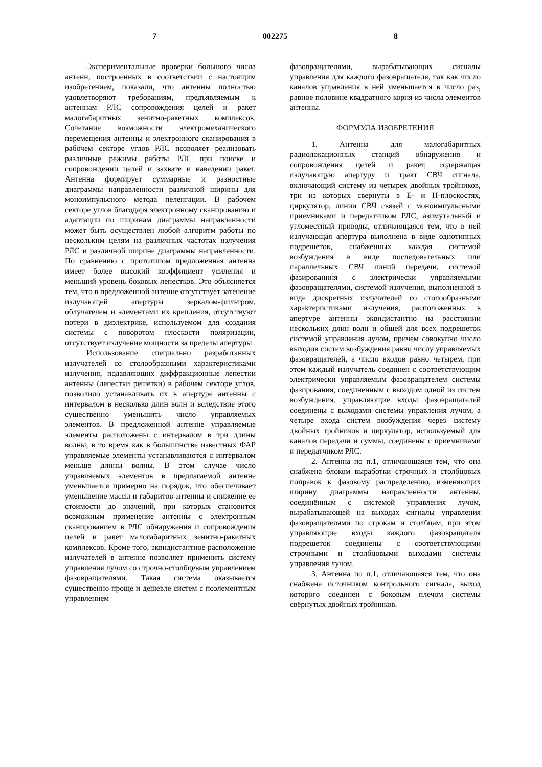7 002275 8
Экспериментальные проверки большого числа антенн, построенных в соответствии с настоящим изобретением, показали, что антенны полностью удовлетворяют требованиям, предъявляемым к антеннам РЛС сопровождения целей и ракет малогабаритных зенитно-ракетных комплексов. Сочетание возможности электромеханического перемещения антенны и электронного сканирования в рабочем секторе углов РЛС позволяет реализовать различные режимы работы РЛС при поиске и сопровождении целей и захвате и наведении ракет. Антенна формирует суммарные и разностные диаграммы направленности различной ширины для моноимпульсного метода пеленгации. В рабочем секторе углов благодаря электронному сканированию и адаптации по ширинам диаграммы направленности может быть осуществлен любой алгоритм работы по нескольким целям на различных частотах излучения РЛС и различной ширине диаграммы направленности. По сравнению с прототипом предложенная антенна имеет более высокий коэффициент усиления и меньший уровень боковых лепестков. Это объясняется тем, что в предложенной антенне отсутствует затенение излучающей апертуры зеркалом-фильтром, облучателем и элементами их крепления, отсутствуют потери в диэлектрике, используемом для создания системы с поворотом плоскости поляризации, отсутствует излучение мощности за пределы апертуры.
Использование специально разработанных излучателей со столообразными характеристиками излучения, подавляющих диффракционные лепестки антенны (лепестки решетки) в рабочем секторе углов, позволило устанавливать их в апертуре антенны с интервалом в несколько длин волн и вследствие этого существенно уменьшить число управляемых элементов. В предложенной антенне управляемые элементы расположены с интервалом в три длины волны, в то время как в большинстве известных ФАР управляемые элементы устанавливаются с интервалом меньше длины волны. В этом случае число управляемых элементов в предлагаемой антенне уменьшается примерно на порядок, что обеспечивает уменьшение массы и габаритов антенны и снижение ее стоимости до значений, при которых становится возможным применение антенны с электронным сканированием в РЛС обнаружения и сопровождения целей и ракет малогабаритных зенитно-ракетных комплексов. Кроме того, эквидистантное расположение излучателей в антенне позволяет применить систему управления лучом со строчно-столбцевым управлением фазовращателями. Такая система оказывается существенно проще и дешевле систем с поэлементным управлением
фазовращателями, вырабатывающих сигналы управления для каждого фазовращателя, так как число каналов управления в ней уменьшается в число раз, равное половине квадратного корня из числа элементов антенны.
ФОРМУЛА ИЗОБРЕТЕНИЯ
1. Антенна для малогабаритных радиолокационных станций обнаружения и сопровождения целей и ракет, содержащая излучающую апертуру и тракт СВЧ сигнала, включающий систему из четырех двойных тройников, три из которых свернуты в Е- и Н-плоскостях, циркулятор, линии СВЧ связей с моноимпульсными приемниками и передатчиком РЛС, азимутальный и угломестный приводы, отличающаяся тем, что в ней излучающая апертура выполнена в виде однотипных подрешеток, снабженных каждая системой возбуждения в виде последовательных или параллельных СВЧ линий передачи, системой фазированння с электрически управляемыми фазовращателями, системой излучения, выполненной в виде дискретных излучателей со столообразными характеристиками излучения, расположенных в апертуре антенны эквидистантно на расстоянии нескольких длин волн и общей для всех подрешеток системой управления лучом, причем совокупно число выходов систем возбуждения равно числу управляемых фазовращателей, а число входов равно четырем, при этом каждый излучатель соединен с соответствующим электрически управляемым фазовращателем системы фазирования, соединенным с выходом одной из систем возбуждения, управляющие входы фазовращателей соединены с выходами системы управления лучом, а четыре входа систем возбуждения через систему двойных тройников и циркулятор, используемый для каналов передачи и суммы, соединены с приемниками и передатчиком РЛС.
2. Антенна по п.1, отличающаяся тем, что она снабжена блоком выработки строчных и столбцовых поправок к фазовому распределению, изменяющих ширину диаграммы направленности антенны, соединённым с системой управления лучом, вырабатывающей на выходах сигналы управления фазовращателями по строкам и столбцам, при этом управляющие входы каждого фазовращателя подрешеток соединены с соответствующими строчными и столбцовыми выходами системы управления лучом.
3. Антенна по п.1, отличающаяся тем, что она снабжена источником контрольного сигнала, выход которого соединен с боковым плечом системы свёрнутых двойных тройников.